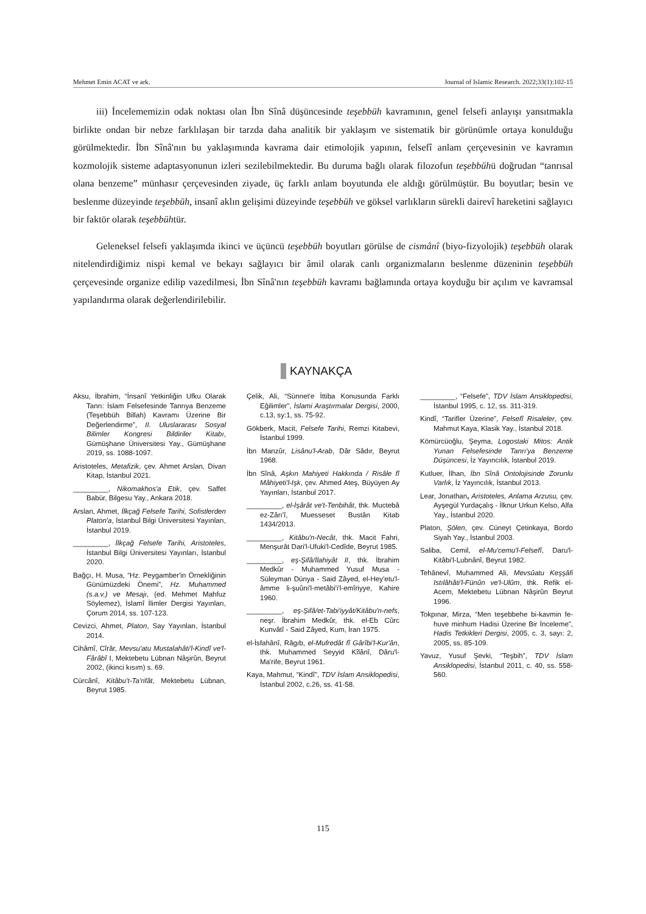Mehmet Emin ACAT ve ark. Journal of Islamic Research. 2022;33(1):102-15
iii) İncelememizin odak noktası olan İbn Sînâ düşüncesinde teşebbüh kavramının, genel felsefi anlayışı yansıtmakla birlikte ondan bir nebze farklılaşan bir tarzda daha analitik bir yaklaşım ve sistematik bir görünümle ortaya konulduğu görülmektedir. İbn Sînâ'nın bu yaklaşımında kavrama dair etimolojik yapının, felsefî anlam çerçevesinin ve kavramın kozmolojik sisteme adaptasyonunun izleri sezilebilmektedir. Bu duruma bağlı olarak filozofun teşebbühü doğrudan “tanrısal olana benzeme” münhasır çerçevesinden ziyade, üç farklı anlam boyutunda ele aldığı görülmüştür. Bu boyutlar; besin ve beslenme düzeyinde teşebbüh, insanî aklın gelişimi düzeyinde teşebbüh ve göksel varlıkların sürekli dairevî hareketini sağlayıcı bir faktör olarak teşebbühtür.
Geleneksel felsefi yaklaşımda ikinci ve üçüncü teşebbüh boyutları görülse de cismânî (biyo-fizyolojik) teşebbüh olarak nitelendirdiğimiz nispi kemal ve bekayı sağlayıcı bir âmil olarak canlı organizmaların beslenme düzeninin teşebbüh çerçevesinde organize edilip vazedilmesi, İbn Sînâ'nın teşebbüh kavramı bağlamında ortaya koyduğu bir açılım ve kavramsal yapılandırma olarak değerlendirilebilir.
KAYNAKÇA
Aksu, İbrahim, “İnsanî Yetkinliğin Ufku Olarak Tanrı: İslam Felsefesinde Tanrıya Benzeme (Teşebbüh Billah) Kavramı Üzerine Bir Değerlendirme”, II. Uluslararası Sosyal Bilimler Kongresi Bildiriler Kitabı, Gümüşhane Üniversitesi Yay., Gümüşhane 2019, ss. 1088-1097.
Aristoteles, Metafizik, çev. Ahmet Arslan, Divan Kitap, İstanbul 2021.
_________, Nikomakhos'a Etik, çev. Saffet Babür, Bilgesu Yay., Ankara 2018.
Arslan, Ahmet, İlkçağ Felsefe Tarihi, Sofistlerden Platon'a, İstanbul Bilgi Üniversitesi Yayınları, İstanbul 2019.
_________, İlkçağ Felsefe Tarihi, Aristoteles, İstanbul Bilgi Üniversitesi Yayınları, İstanbul 2020.
Bağçı, H. Musa, “Hz. Peygamber'in Örnekliğinin Günümüzdeki Önemi”, Hz. Muhammed (s.a.v.) ve Mesajı, (ed. Mehmet Mahfuz Söylemez), İslamî İlimler Dergisi Yayınları, Çorum 2014, ss. 107-123.
Cevizci, Ahmet, Platon, Say Yayınları, İstanbul 2014.
Cihâmî, Cîrâr, Mevsu'atu Mustalahâti'l-Kindî ve'l-Fârâbî I, Mektebetu Lübnan Nâşirûn, Beyrut 2002, (ikinci kısım) s. 69.
Cürcânî, Kitâbu't-Ta'rifât, Mektebetu Lübnan, Beyrut 1985.
Çelik, Ali, “Sünnet'e İttiba Konusunda Farklı Eğilimler”, İslami Araştırmalar Dergisi, 2000, c.13, sy:1, ss. 75-92.
Gökberk, Macit, Felsefe Tarihi, Remzi Kitabevi, İstanbul 1999.
İbn Manzûr, Lisânu'l-Arab, Dâr Sâdır, Beyrut 1968.
İbn Sînâ, Aşkın Mahiyeti Hakkında / Risâle fî Mâhiyeti'l-Işk, çev. Ahmed Ateş, Büyüyen Ay Yayınları, İstanbul 2017.
_________, el-İşârât ve't-Tenbihât, thk. Muctebâ ez-Zârı'î, Muesseset Bustân Kitab 1434/2013.
_________, Kitâbu'n-Necât, thk. Macit Fahri, Menşurât Dari'l-Ufuki'l-Cedîde, Beyrut 1985.
_________, eş-Şifâ/İlahiyât II, thk. İbrahim Medkûr - Muhammed Yusuf Musa - Süleyman Dünya - Said Zâyed, el-Hey'etu'l-âmme li-şuûni'l-metâbi'i'l-emîriyye, Kahire 1960.
_________, eş-Şifâ/et-Tabi'iyyât/Kitâbu'n-nefs, neşr. İbrahim Medkûr, thk. el-Eb Cûrc Kunvâtî - Said Zâyed, Kum, İran 1975.
el-İsfahânî, Râgıb, el-Mufredât fî Gârîbi'l-Kur'ân, thk. Muhammed Seyyid Kîlânî, Dâru'l-Ma'rife, Beyrut 1961.
Kaya, Mahmut, “Kindî”, TDV İslam Ansiklopedisi, İstanbul 2002, c.26, ss. 41-58.
_________, “Felsefe”, TDV İslam Ansiklopedisi, İstanbul 1995, c. 12, ss. 311-319.
Kindî, “Tarifler Üzerine”, Felsefî Risaleler, çev. Mahmut Kaya, Klasik Yay., İstanbul 2018.
Kömürcüoğlu, Şeyma, Logostaki Mitos: Antik Yunan Felsefesinde Tanrı'ya Benzeme Düşüncesi, İz Yayıncılık, İstanbul 2019.
Kutluer, İlhan, İbn Sînâ Ontolojisinde Zorunlu Varlık, İz Yayıncılık, İstanbul 2013.
Lear, Jonathan, Aristoteles, Anlama Arzusu, çev. Ayşegül Yurdaçalış - İlknur Urkun Kelso, Alfa Yay., İstanbul 2020.
Platon, Şölen, çev. Cüneyt Çetinkaya, Bordo Siyah Yay., İstanbul 2003.
Saliba, Cemil, el-Mu'cemu'l-Felsefî, Daru'l-Kitâbi'l-Lubnânî, Beyrut 1982.
Tehânevî, Muhammed Ali, Mevsûatu Keşşâfi Istılâhâti'l-Fünûn ve'l-Ulûm, thk. Refik el-Acem, Mektebetu Lübnan Nâşirûn Beyrut 1996.
Tokpınar, Mirza, “Men teşebbehe bi-kavmin fe-huve minhum Hadisi Üzerine Bir İnceleme”, Hadis Tetkikleri Dergisi, 2005, c. 3, sayı: 2, 2005, ss. 85-109.
Yavuz, Yusuf Şevki, “Teşbih”, TDV İslam Ansiklopedisi, İstanbul 2011, c. 40, ss. 558-560.
115